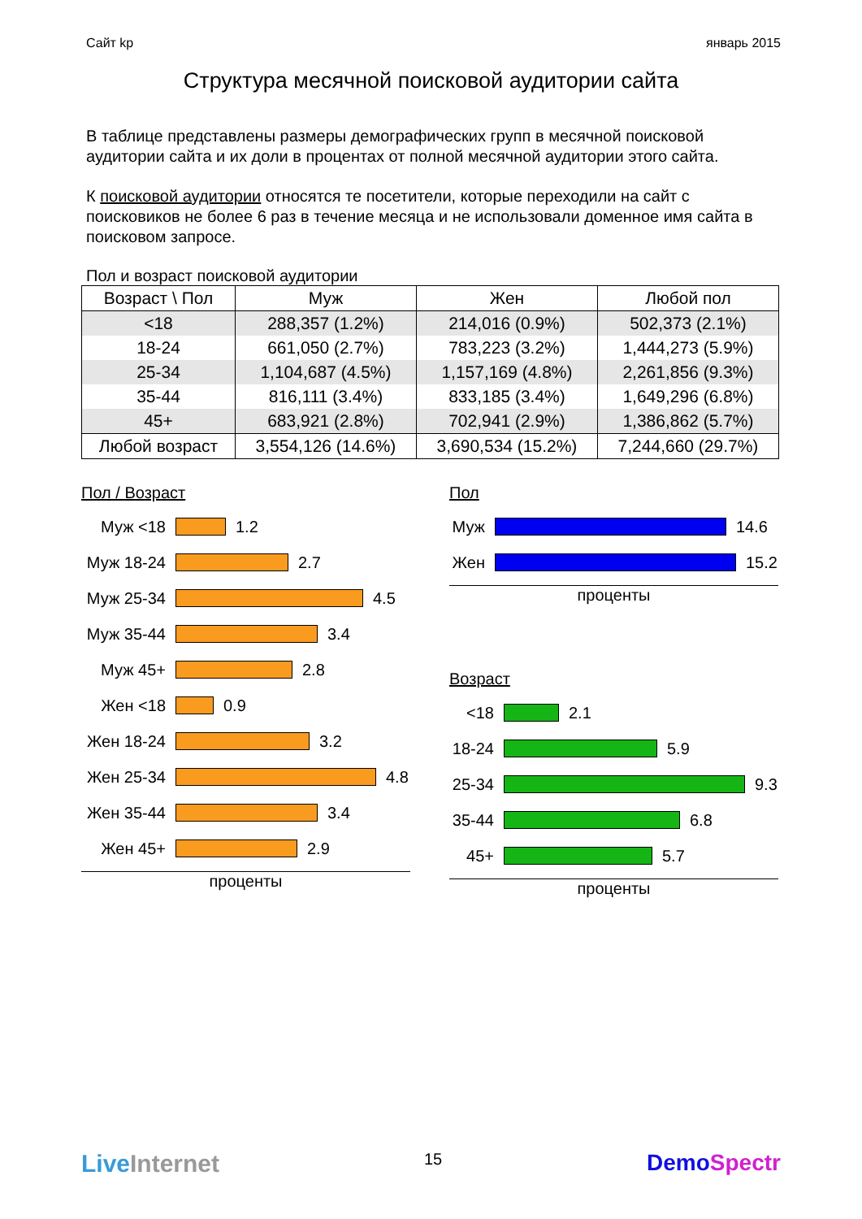Сайт kp январь 2015
Структура месячной поисковой аудитории сайта
В таблице представлены размеры демографических групп в месячной поисковой аудитории сайта и их доли в процентах от полной месячной аудитории этого сайта.
К поисковой аудитории относятся те посетители, которые переходили на сайт с поисковиков не более 6 раз в течение месяца и не использовали доменное имя сайта в поисковом запросе.
Пол и возраст поисковой аудитории
| Возраст \ Пол | Муж | Жен | Любой пол |
| --- | --- | --- | --- |
| <18 | 288,357 (1.2%) | 214,016 (0.9%) | 502,373 (2.1%) |
| 18-24 | 661,050 (2.7%) | 783,223 (3.2%) | 1,444,273 (5.9%) |
| 25-34 | 1,104,687 (4.5%) | 1,157,169 (4.8%) | 2,261,856 (9.3%) |
| 35-44 | 816,111 (3.4%) | 833,185 (3.4%) | 1,649,296 (6.8%) |
| 45+ | 683,921 (2.8%) | 702,941 (2.9%) | 1,386,862 (5.7%) |
| Любой возраст | 3,554,126 (14.6%) | 3,690,534 (15.2%) | 7,244,660 (29.7%) |
Пол / Возраст
Муж <18
1.2
Муж 18-24
2.7
Муж 25-34
4.5
Муж 35-44
3.4
Муж 45+
2.8
Жен <18
0.9
Жен 18-24
3.2
Жен 25-34
4.8
Жен 35-44
3.4
Жен 45+
2.9
проценты
Пол
Муж
14.6
Жен
15.2
проценты
Возраст
<18
2.1
18-24
5.9
25-34
9.3
35-44
6.8
45+
5.7
проценты
LiveInternet 15 DemoSpectr